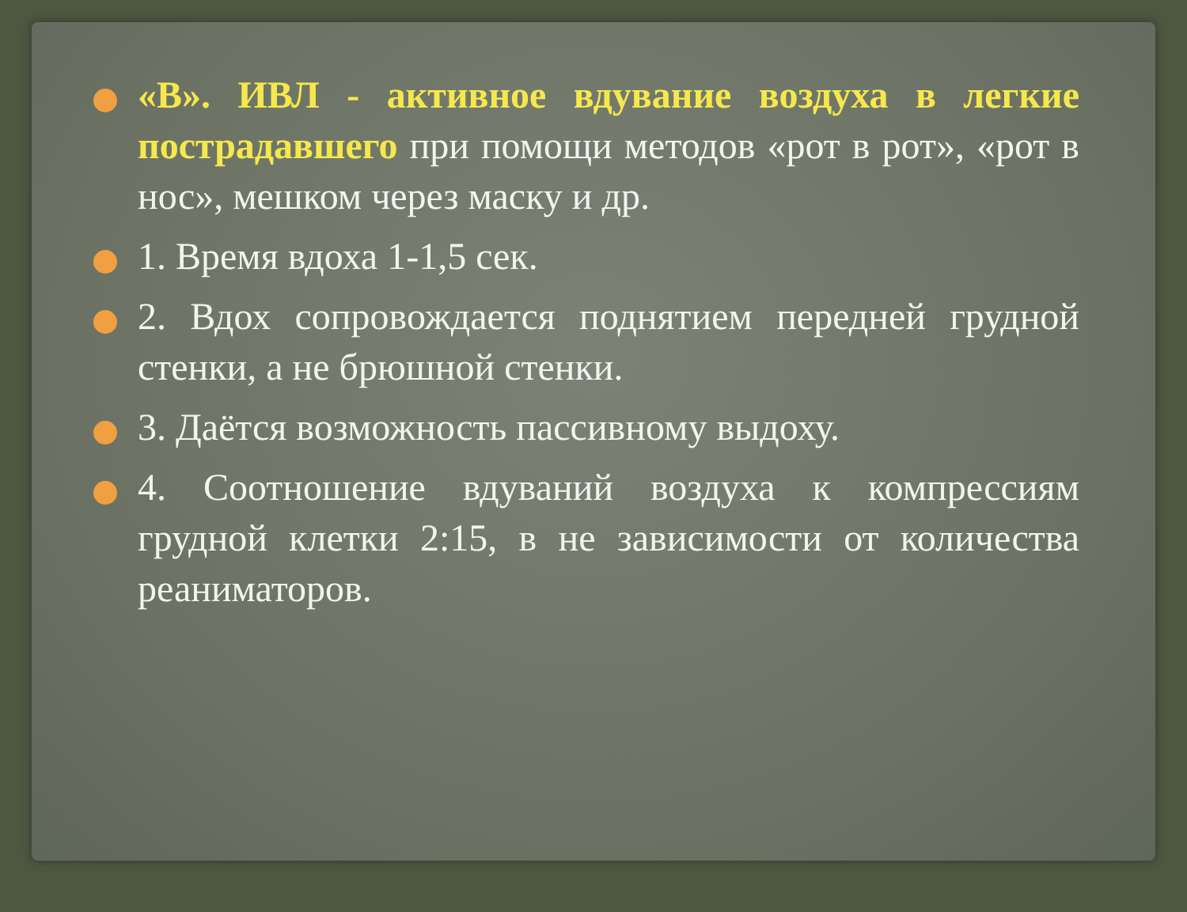«В». ИВЛ - активное вдувание воздуха в легкие пострадавшего при помощи методов «рот в рот», «рот в нос», мешком через маску и др.
1. Время вдоха 1-1,5 сек.
2. Вдох сопровождается поднятием передней грудной стенки, а не брюшной стенки.
3. Даётся возможность пассивному выдоху.
4. Соотношение вдуваний воздуха к компрессиям грудной клетки 2:15, в не зависимости от количества реаниматоров.